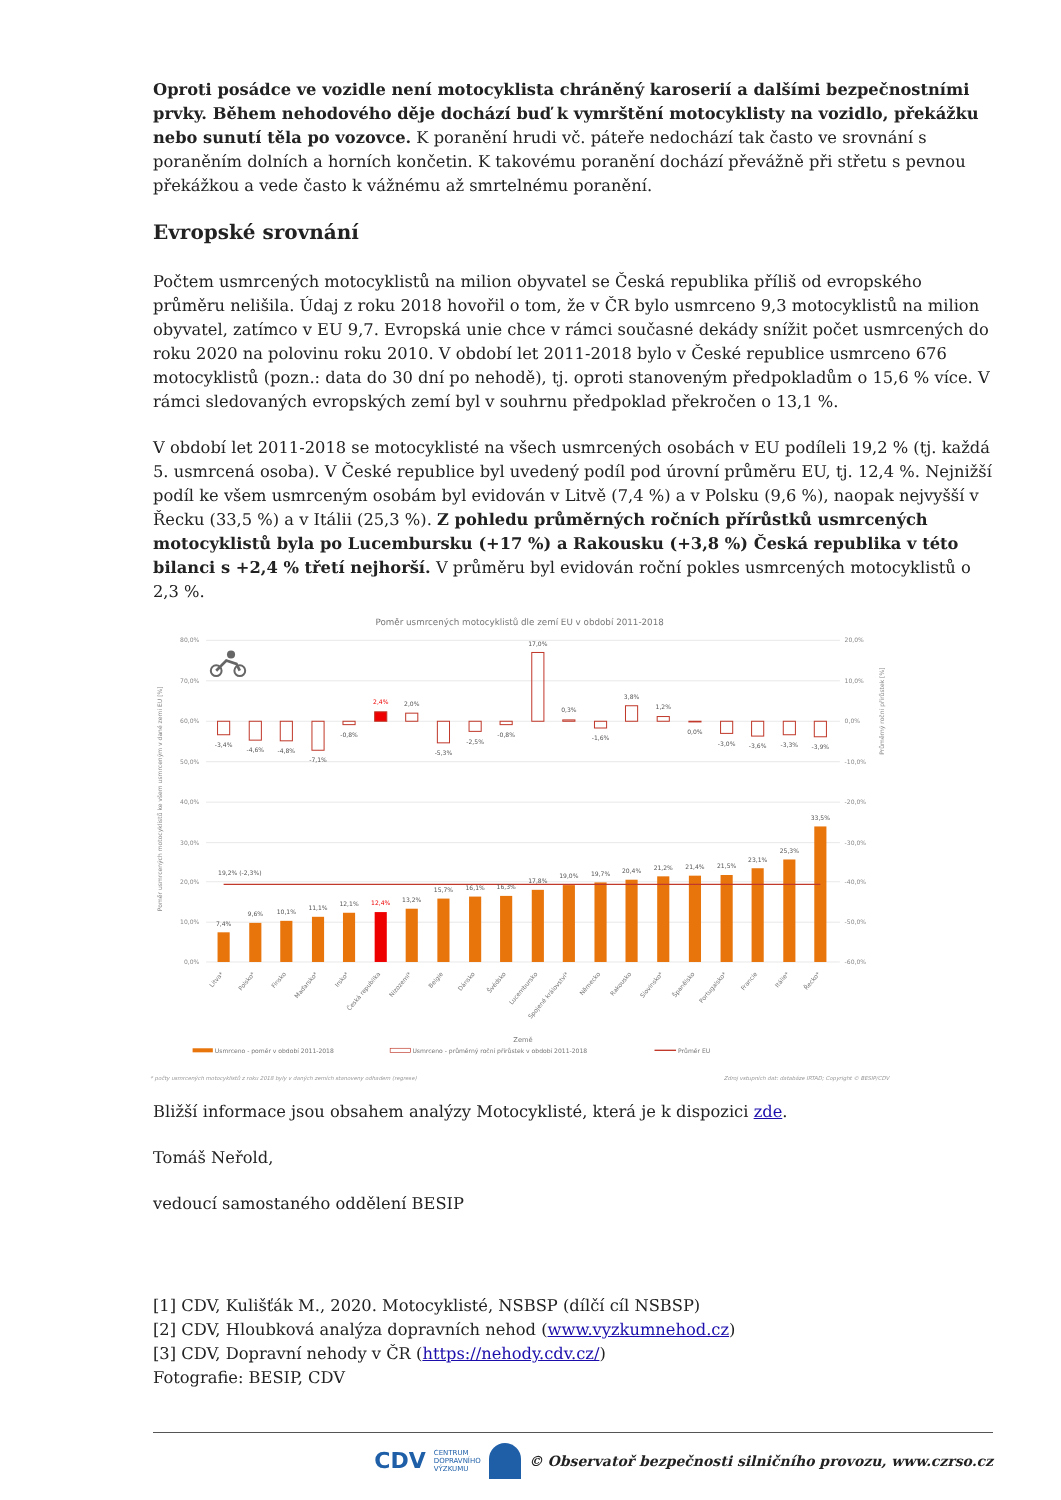Oproti posádce ve vozidle není motocyklista chráněný karoserií a dalšími bezpečnostními prvky. Během nehodového děje dochází buď k vymrštění motocyklisty na vozidlo, překážku nebo sunutí těla po vozovce. K poranění hrudi vč. páteře nedochází tak často ve srovnání s poraněním dolních a horních končetin. K takovému poranění dochází převážně při střetu s pevnou překážkou a vede často k vážnému až smrtelnému poranění.
Evropské srovnání
Počtem usmrcených motocyklistů na milion obyvatel se Česká republika příliš od evropského průměru nelišila. Údaj z roku 2018 hovořil o tom, že v ČR bylo usmrceno 9,3 motocyklistů na milion obyvatel, zatímco v EU 9,7. Evropská unie chce v rámci současné dekády snížit počet usmrcených do roku 2020 na polovinu roku 2010. V období let 2011-2018 bylo v České republice usmrceno 676 motocyklistů (pozn.: data do 30 dní po nehodě), tj. oproti stanoveným předpokladům o 15,6 % více. V rámci sledovaných evropských zemí byl v souhrnu předpoklad překročen o 13,1 %.
V období let 2011-2018 se motocyklisté na všech usmrcených osobách v EU podíleli 19,2 % (tj. každá 5. usmrcená osoba). V České republice byl uvedený podíl pod úrovní průměru EU, tj. 12,4 %. Nejnižší podíl ke všem usmrceným osobám byl evidován v Litvě (7,4 %) a v Polsku (9,6 %), naopak nejvyšší v Řecku (33,5 %) a v Itálii (25,3 %). Z pohledu průměrných ročních přírůstků usmrcených motocyklistů byla po Lucembursku (+17 %) a Rakousku (+3,8 %) Česká republika v této bilanci s +2,4 % třetí nejhorší. V průměru byl evidován roční pokles usmrcených motocyklistů o 2,3 %.
Poměr usmrcených motocyklistů dle zemí EU v období 2011-2018
80,0%
70,0%
60,0%
50,0%
40,0%
30,0%
20,0%
10,0%
0,0%
20,0%
10,0%
0,0%
-10,0%
-20,0%
-30,0%
-40,0%
-50,0%
-60,0%
Poměr usmrcených motocyklistů ke všem usmrceným v dané zemi EU [%]
Průměrný roční přírůstek [%]
-3,4%
-4,6%
-4,8%
-7,1%
-0,8%
2,4%
2,0%
-5,3%
-2,5%
-0,8%
17,0%
0,3%
-1,6%
3,8%
1,2%
0,0%
-3,0%
-3,6%
-3,3%
-3,9%
7,4%
9,6%
10,1%
11,1%
12,1%
12,4%
13,2%
15,7%
16,1%
16,3%
17,8%
19,0%
19,7%
20,4%
21,2%
21,4%
21,5%
23,1%
25,3%
33,5%
19,2% (-2,3%)
Litva*
Polsko*
Finsko
Maďarsko*
Irsko*
Česká republika
Nizozemí*
Belgie
Dánsko
Švédsko
Lucembursko
Spojené království*
Německo
Rakousko
Slovinsko*
Španělsko
Portugalsko*
Francie
Itálie*
Řecko*
Země
Usmrceno - poměr v období 2011-2018
Usmrceno - průměrný roční přírůstek v období 2011-2018
Průměr EU
* počty usmrcených motocyklistů z roku 2018 byly v daných zemích stanoveny odhadem (regrese)
Zdroj vstupních dat: databáze IRTAD; Copyright © BESIP/CDV
Bližší informace jsou obsahem analýzy Motocyklisté, která je k dispozici zde.
Tomáš Neřold,
vedoucí samostaného oddělení BESIP
[1] CDV, Kulišťák M., 2020. Motocyklisté, NSBSP (dílčí cíl NSBSP)
[2] CDV, Hloubková analýza dopravních nehod (www.vyzkumnehod.cz)
[3] CDV, Dopravní nehody v ČR (https://nehody.cdv.cz/)
Fotografie: BESIP, CDV
CDV CENTRUM
DOPRAVNÍHO
VÝZKUMU © Observatoř bezpečnosti silničního provozu, www.czrso.cz